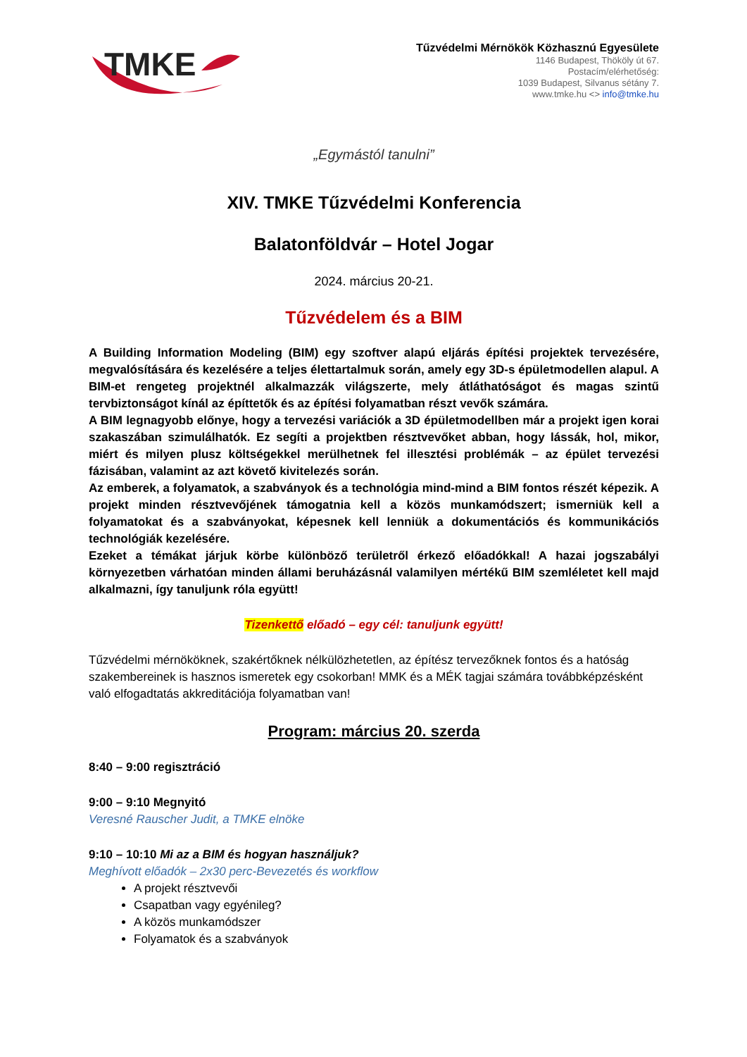TMKE
Tűzvédelmi Mérnökök Közhasznú Egyesülete
1146 Budapest, Thököly út 67.
Postacím/elérhetőség:
1039 Budapest, Silvanus sétány 7.
www.tmke.hu <> info@tmke.hu
„Egymástól tanulni”
XIV. TMKE Tűzvédelmi Konferencia
Balatonföldvár – Hotel Jogar
2024. március 20-21.
Tűzvédelem és a BIM
A Building Information Modeling (BIM) egy szoftver alapú eljárás építési projektek tervezésére, megvalósítására és kezelésére a teljes élettartalmuk során, amely egy 3D-s épületmodellen alapul. A BIM-et rengeteg projektnél alkalmazzák világszerte, mely átláthatóságot és magas szintű tervbiztonságot kínál az építtetők és az építési folyamatban részt vevők számára.
A BIM legnagyobb előnye, hogy a tervezési variációk a 3D épületmodellben már a projekt igen korai szakaszában szimulálhatók. Ez segíti a projektben résztvevőket abban, hogy lássák, hol, mikor, miért és milyen plusz költségekkel merülhetnek fel illesztési problémák – az épület tervezési fázisában, valamint az azt követő kivitelezés során.
Az emberek, a folyamatok, a szabványok és a technológia mind-mind a BIM fontos részét képezik. A projekt minden résztvevőjének támogatnia kell a közös munkamódszert; ismerniük kell a folyamatokat és a szabványokat, képesnek kell lenniük a dokumentációs és kommunikációs technológiák kezelésére.
Ezeket a témákat járjuk körbe különböző területről érkező előadókkal! A hazai jogszabályi környezetben várhatóan minden állami beruházásnál valamilyen mértékű BIM szemléletet kell majd alkalmazni, így tanuljunk róla együtt!
Tizenkettő előadó – egy cél: tanuljunk együtt!
Tűzvédelmi mérnököknek, szakértőknek nélkülözhetetlen, az építész tervezőknek fontos és a hatóság szakembereinek is hasznos ismeretek egy csokorban! MMK és a MÉK tagjai számára továbbképzésként való elfogadtatás akkreditációja folyamatban van!
Program: március 20. szerda
8:40 – 9:00 regisztráció
9:00 – 9:10 Megnyitó
Veresné Rauscher Judit, a TMKE elnöke
9:10 – 10:10 Mi az a BIM és hogyan használjuk?
Meghívott előadók – 2x30 perc-Bevezetés és workflow
A projekt résztvevői
Csapatban vagy egyénileg?
A közös munkamódszer
Folyamatok és a szabványok